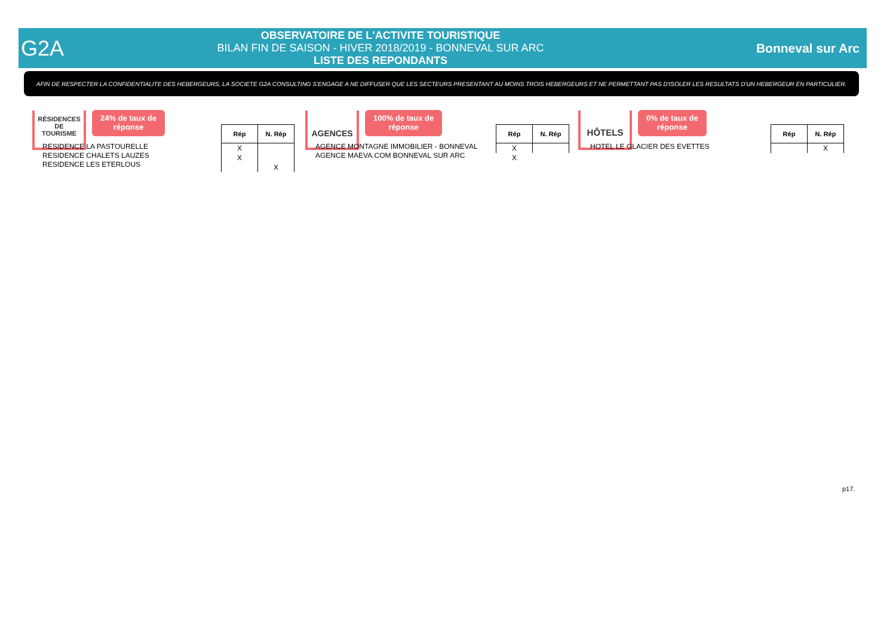G2A
OBSERVATOIRE DE L'ACTIVITE TOURISTIQUE
BILAN FIN DE SAISON - HIVER 2018/2019 - BONNEVAL SUR ARC
LISTE DES REPONDANTS
Bonneval sur Arc
AFIN DE RESPECTER LA CONFIDENTIALITE DES HEBERGEURS, LA SOCIETE G2A CONSULTING S'ENGAGE A NE DIFFUSER QUE LES SECTEURS PRESENTANT AU MOINS TROIS HEBERGEURS ET NE PERMETTANT PAS D'ISOLER LES RESULTATS D'UN HEBERGEUR EN PARTICULIER.
RÉSIDENCES
DE
TOURISME
24% de taux de
réponse
RESIDENCE LA PASTOURELLE
RESIDENCE CHALETS LAUZES
RESIDENCE LES ETERLOUS
| Rép | N. Rép |
| --- | --- |
| X | |
| X | |
| | X |
AGENCES
100% de taux de
réponse
AGENCE MONTAGNE IMMOBILIER - BONNEVAL
AGENCE MAEVA.COM BONNEVAL SUR ARC
| Rép | N. Rép |
| --- | --- |
| X | |
| X | |
HÔTELS
0% de taux de
réponse
HOTEL LE GLACIER DES EVETTES
| Rép | N. Rép |
| --- | --- |
| | X |
p17.